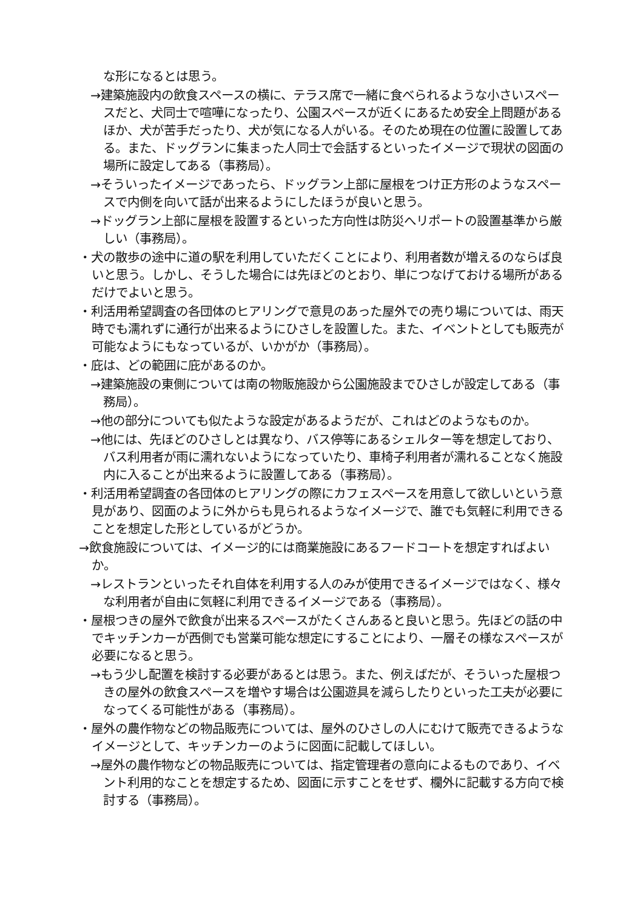な形になるとは思う。
→建築施設内の飲食スペースの横に、テラス席で一緒に食べられるような小さいスペースだと、犬同士で喧嘩になったり、公園スペースが近くにあるため安全上問題があるほか、犬が苦手だったり、犬が気になる人がいる。そのため現在の位置に設置してある。また、ドッグランに集まった人同士で会話するといったイメージで現状の図面の場所に設定してある（事務局）。
→そういったイメージであったら、ドッグラン上部に屋根をつけ正方形のようなスペースで内側を向いて話が出来るようにしたほうが良いと思う。
→ドッグラン上部に屋根を設置するといった方向性は防災へリポートの設置基準から厳しい（事務局）。
・犬の散歩の途中に道の駅を利用していただくことにより、利用者数が増えるのならば良いと思う。しかし、そうした場合には先ほどのとおり、単につなげておける場所があるだけでよいと思う。
・利活用希望調査の各団体のヒアリングで意見のあった屋外での売り場については、雨天時でも濡れずに通行が出来るようにひさしを設置した。また、イベントとしても販売が可能なようにもなっているが、いかがか（事務局）。
・庇は、どの範囲に庇があるのか。
→建築施設の東側については南の物販施設から公園施設までひさしが設定してある（事務局）。
→他の部分についても似たような設定があるようだが、これはどのようなものか。
→他には、先ほどのひさしとは異なり、バス停等にあるシェルター等を想定しており、バス利用者が雨に濡れないようになっていたり、車椅子利用者が濡れることなく施設内に入ることが出来るように設置してある（事務局）。
・利活用希望調査の各団体のヒアリングの際にカフェスペースを用意して欲しいという意見があり、図面のように外からも見られるようなイメージで、誰でも気軽に利用できることを想定した形としているがどうか。
→飲食施設については、イメージ的には商業施設にあるフードコートを想定すればよいか。
→レストランといったそれ自体を利用する人のみが使用できるイメージではなく、様々な利用者が自由に気軽に利用できるイメージである（事務局）。
・屋根つきの屋外で飲食が出来るスペースがたくさんあると良いと思う。先ほどの話の中でキッチンカーが西側でも営業可能な想定にすることにより、一層その様なスペースが必要になると思う。
→もう少し配置を検討する必要があるとは思う。また、例えばだが、そういった屋根つきの屋外の飲食スペースを増やす場合は公園遊具を減らしたりといった工夫が必要になってくる可能性がある（事務局）。
・屋外の農作物などの物品販売については、屋外のひさしの人にむけて販売できるようなイメージとして、キッチンカーのように図面に記載してほしい。
→屋外の農作物などの物品販売については、指定管理者の意向によるものであり、イベント利用的なことを想定するため、図面に示すことをせず、欄外に記載する方向で検討する（事務局）。